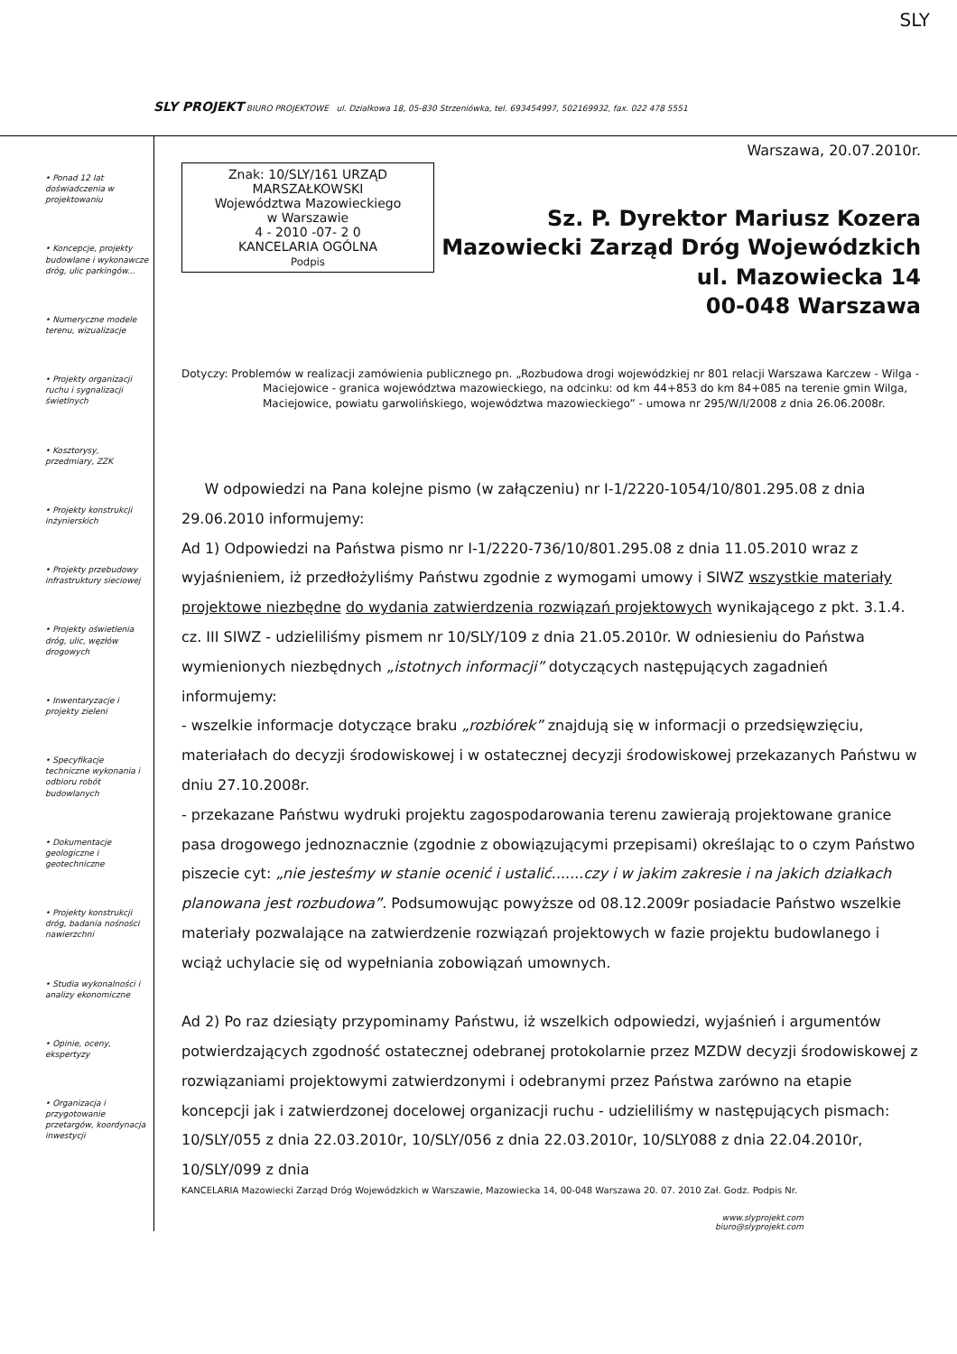SLY
SLY PROJEKT BIURO PROJEKTOWE ul. Działkowa 18, 05-830 Strzeniówka, tel. 693454997, 502169932, fax. 022 478 5551
• Ponad 12 lat doświadczenia w projektowaniu
• Koncepcje, projekty budowlane i wykonawcze dróg, ulic parkingów...
• Numeryczne modele terenu, wizualizacje
• Projekty organizacji ruchu i sygnalizacji świetlnych
• Kosztorysy, przedmiary, ZZK
• Projekty konstrukcji inżynierskich
• Projekty przebudowy infrastruktury sieciowej
• Projekty oświetlenia dróg, ulic, węzłów drogowych
• Inwentaryzacje i projekty zieleni
• Specyfikacje techniczne wykonania i odbioru robót budowlanych
• Dokumentacje geologiczne i geotechniczne
• Projekty konstrukcji dróg, badania nośności nawierzchni
• Studia wykonalności i analizy ekonomiczne
• Opinie, oceny, ekspertyzy
• Organizacja i przygotowanie przetargów, koordynacja inwestycji
Warszawa, 20.07.2010r.
Znak: 10/SLY/161 URZĄD MARSZAŁKOWSKI
Województwa Mazowieckiego
w Warszawie
4 - 2010 -07- 2 0
KANCELARIA OGÓLNA
Podpis
Sz. P. Dyrektor Mariusz Kozera
Mazowiecki Zarząd Dróg Wojewódzkich
ul. Mazowiecka 14
00-048 Warszawa
Dotyczy: Problemów w realizacji zamówienia publicznego pn. „Rozbudowa drogi wojewódzkiej nr 801 relacji Warszawa Karczew - Wilga - Maciejowice - granica województwa mazowieckiego, na odcinku: od km 44+853 do km 84+085 na terenie gmin Wilga, Maciejowice, powiatu garwolińskiego, województwa mazowieckiego” - umowa nr 295/W/I/2008 z dnia 26.06.2008r.
W odpowiedzi na Pana kolejne pismo (w załączeniu) nr I-1/2220-1054/10/801.295.08 z dnia 29.06.2010 informujemy:
Ad 1) Odpowiedzi na Państwa pismo nr I-1/2220-736/10/801.295.08 z dnia 11.05.2010 wraz z wyjaśnieniem, iż przedłożyliśmy Państwu zgodnie z wymogami umowy i SIWZ wszystkie materiały projektowe niezbędne do wydania zatwierdzenia rozwiązań projektowych wynikającego z pkt. 3.1.4. cz. III SIWZ - udzieliliśmy pismem nr 10/SLY/109 z dnia 21.05.2010r. W odniesieniu do Państwa wymienionych niezbędnych „istotnych informacji” dotyczących następujących zagadnień informujemy:
- wszelkie informacje dotyczące braku „rozbiórek” znajdują się w informacji o przedsięwzięciu, materiałach do decyzji środowiskowej i w ostatecznej decyzji środowiskowej przekazanych Państwu w dniu 27.10.2008r.
- przekazane Państwu wydruki projektu zagospodarowania terenu zawierają projektowane granice pasa drogowego jednoznacznie (zgodnie z obowiązującymi przepisami) określając to o czym Państwo piszecie cyt: „nie jesteśmy w stanie ocenić i ustalić.......czy i w jakim zakresie i na jakich działkach planowana jest rozbudowa”. Podsumowując powyższe od 08.12.2009r posiadacie Państwo wszelkie materiały pozwalające na zatwierdzenie rozwiązań projektowych w fazie projektu budowlanego i wciąż uchylacie się od wypełniania zobowiązań umownych.
Ad 2) Po raz dziesiąty przypominamy Państwu, iż wszelkich odpowiedzi, wyjaśnień i argumentów potwierdzających zgodność ostatecznej odebranej protokolarnie przez MZDW decyzji środowiskowej z rozwiązaniami projektowymi zatwierdzonymi i odebranymi przez Państwa zarówno na etapie koncepcji jak i zatwierdzonej docelowej organizacji ruchu - udzieliliśmy w następujących pismach: 10/SLY/055 z dnia 22.03.2010r, 10/SLY/056 z dnia 22.03.2010r, 10/SLY088 z dnia 22.04.2010r, 10/SLY/099 z dnia
KANCELARIA Mazowiecki Zarząd Dróg Wojewódzkich w Warszawie, Mazowiecka 14, 00-048 Warszawa 20. 07. 2010 Zał. Godz. Podpis Nr.
www.slyprojekt.com
biuro@slyprojekt.com